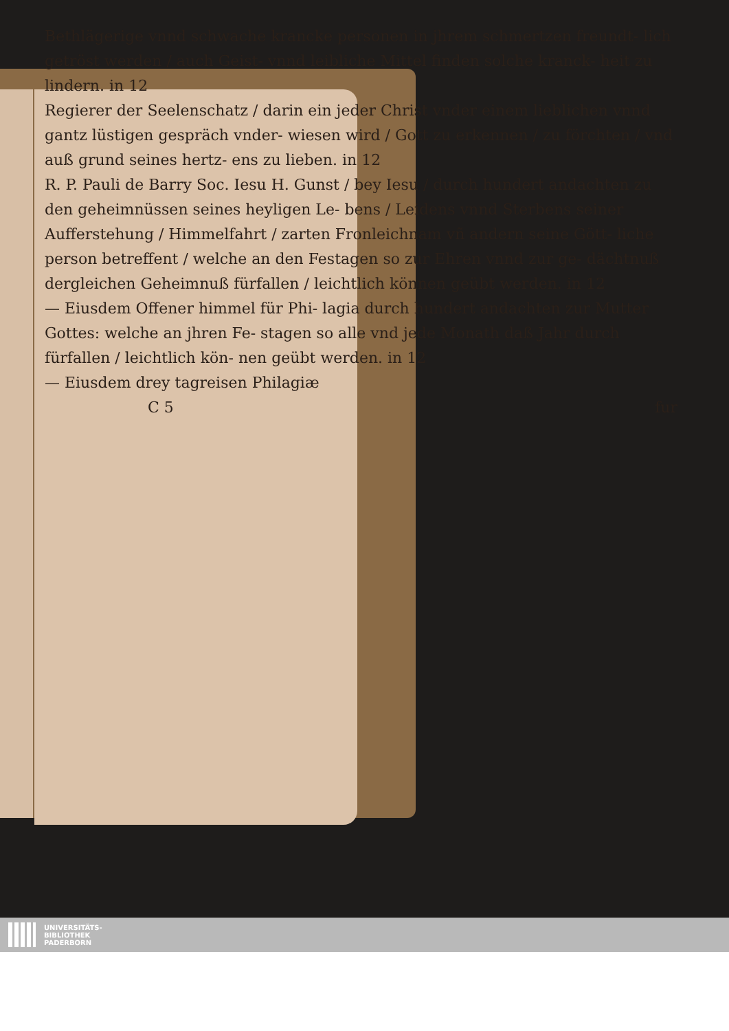Bethlägerige vnnd schwache krancke personen in jhrem schmertzen freundt- lich getröst werden / auch Geist- vnnd leibliche Mittel finden solche kranck- heit zu lindern. in 12
Regierer der Seelenschatz / darin ein jeder Christ vnder einem lieblichen vnnd gantz lüstigen gespräch vnder- wiesen wird / Gott zu erkennen / zu förchten / vnd auß grund seines hertz- ens zu lieben. in 12
R. P. Pauli de Barry Soc. Iesu H. Gunst / bey Iesu / durch hundert andachten zu den geheimnüssen seines heyligen Le- bens / Leidens vnnd Sterbens seiner Aufferstehung / Himmelfahrt / zarten Fronleichnam vñ andern seine Gött- liche person betreffent / welche an den Festagen so zur Ehren vnnd zur ge- dächtnuß dergleichen Geheimnuß fürfallen / leichtlich können geübt werden. in 12
— Eiusdem Offener himmel für Phi- lagia durch hundert andachten zur Mutter Gottes: welche an jhren Fe- stagen so alle vnd jede Monath daß Jahr durch fürfallen / leichtlich kön- nen geübt werden. in 12
— Eiusdem drey tagreisen Philagiæ
C 5 fur
UNIVERSITÄTS-
BIBLIOTHEK
PADERBORN